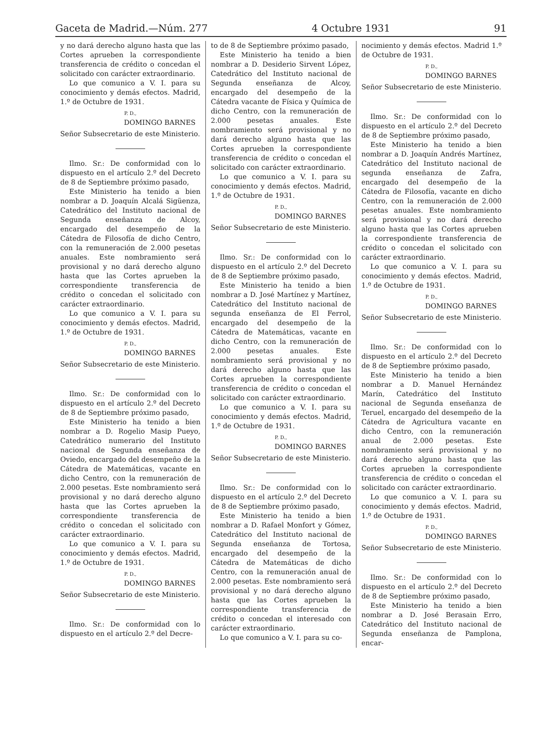Gaceta de Madrid.—Núm. 277 4 Octubre 1931 91
y no dará derecho alguno hasta que las Cortes aprueben la correspondiente transferencia de crédito o concedan el solicitado con carácter extraordinario.
Lo que comunico a V. I. para su conocimiento y demás efectos. Madrid, 1.º de Octubre de 1931.
P. D.,
DOMINGO BARNES
Señor Subsecretario de este Ministerio.
Ilmo. Sr.: De conformidad con lo dispuesto en el artículo 2.º del Decreto de 8 de Septiembre próximo pasado,
Este Ministerio ha tenido a bien nombrar a D. Joaquín Alcalá Sigüenza, Catedrático del Instituto nacional de Segunda enseñanza de Alcoy, encargado del desempeño de la Cátedra de Filosofía de dicho Centro, con la remuneración de 2.000 pesetas anuales. Este nombramiento será provisional y no dará derecho alguno hasta que las Cortes aprueben la correspondiente transferencia de crédito o concedan el solicitado con carácter extraordinario.
Lo que comunico a V. I. para su conocimiento y demás efectos. Madrid, 1.º de Octubre de 1931.
P. D.,
DOMINGO BARNES
Señor Subsecretario de este Ministerio.
Ilmo. Sr.: De conformidad con lo dispuesto en el artículo 2.º del Decreto de 8 de Septiembre próximo pasado,
Este Ministerio ha tenido a bien nombrar a D. Rogelio Masip Pueyo, Catedrático numerario del Instituto nacional de Segunda enseñanza de Oviedo, encargado del desempeño de la Cátedra de Matemáticas, vacante en dicho Centro, con la remuneración de 2.000 pesetas. Este nombramiento será provisional y no dará derecho alguno hasta que las Cortes aprueben la correspondiente transferencia de crédito o concedan el solicitado con carácter extraordinario.
Lo que comunico a V. I. para su conocimiento y demás efectos. Madrid, 1.º de Octubre de 1931.
P. D.,
DOMINGO BARNES
Señor Subsecretario de este Ministerio.
Ilmo. Sr.: De conformidad con lo dispuesto en el artículo 2.º del Decre-
to de 8 de Septiembre próximo pasado,
Este Ministerio ha tenido a bien nombrar a D. Desiderio Sirvent López, Catedrático del Instituto nacional de Segunda enseñanza de Alcoy, encargado del desempeño de la Cátedra vacante de Física y Química de dicho Centro, con la remuneración de 2.000 pesetas anuales. Este nombramiento será provisional y no dará derecho alguno hasta que las Cortes aprueben la correspondiente transferencia de crédito o concedan el solicitado con carácter extraordinario.
Lo que comunico a V. I. para su conocimiento y demás efectos. Madrid, 1.º de Octubre de 1931.
P. D.,
DOMINGO BARNES
Señor Subsecretario de este Ministerio.
Ilmo. Sr.: De conformidad con lo dispuesto en el artículo 2.º del Decreto de 8 de Septiembre próximo pasado,
Este Ministerio ha tenido a bien nombrar a D. José Martínez y Martínez, Catedrático del Instituto nacional de segunda enseñanza de El Ferrol, encargado del desempeño de la Cátedra de Matemáticas, vacante en dicho Centro, con la remuneración de 2.000 pesetas anuales. Este nombramiento será provisional y no dará derecho alguno hasta que las Cortes aprueben la correspondiente transferencia de crédito o concedan el solicitado con carácter extraordinario.
Lo que comunico a V. I. para su conocimiento y demás efectos. Madrid, 1.º de Octubre de 1931.
P. D.,
DOMINGO BARNES
Señor Subsecretario de este Ministerio.
Ilmo. Sr.: De conformidad con lo dispuesto en el artículo 2.º del Decreto de 8 de Septiembre próximo pasado,
Este Ministerio ha tenido a bien nombrar a D. Rafael Monfort y Gómez, Catedrático del Instituto nacional de Segunda enseñanza de Tortosa, encargado del desempeño de la Cátedra de Matemáticas de dicho Centro, con la remuneración anual de 2.000 pesetas. Este nombramiento será provisional y no dará derecho alguno hasta que las Cortes aprueben la correspondiente transferencia de crédito o concedan el interesado con carácter extraordinario.
Lo que comunico a V. I. para su co-
nocimiento y demás efectos. Madrid 1.º de Octubre de 1931.
P. D.,
DOMINGO BARNES
Señor Subsecretario de este Ministerio.
Ilmo. Sr.: De conformidad con lo dispuesto en el artículo 2.º del Decreto de 8 de Septiembre próximo pasado,
Este Ministerio ha tenido a bien nombrar a D. Joaquín Andrés Martínez, Catedrático del Instituto nacional de segunda enseñanza de Zafra, encargado del desempeño de la Cátedra de Filosofía, vacante en dicho Centro, con la remuneración de 2.000 pesetas anuales. Este nombramiento será provisional y no dará derecho alguno hasta que las Cortes aprueben la correspondiente transferencia de crédito o concedan el solicitado con carácter extraordinario.
Lo que comunico a V. I. para su conocimiento y demás efectos. Madrid, 1.º de Octubre de 1931.
P. D.,
DOMINGO BARNES
Señor Subsecretario de este Ministerio.
Ilmo. Sr.: De conformidad con lo dispuesto en el artículo 2.º del Decreto de 8 de Septiembre próximo pasado,
Este Ministerio ha tenido a bien nombrar a D. Manuel Hernández Marín, Catedrático del Instituto nacional de Segunda enseñanza de Teruel, encargado del desempeño de la Cátedra de Agricultura vacante en dicho Centro, con la remuneración anual de 2.000 pesetas. Este nombramiento será provisional y no dará derecho alguno hasta que las Cortes aprueben la correspondiente transferencia de crédito o concedan el solicitado con carácter extraordinario.
Lo que comunico a V. I. para su conocimiento y demás efectos. Madrid, 1.º de Octubre de 1931.
P. D.,
DOMINGO BARNES
Señor Subsecretario de este Ministerio.
Ilmo. Sr.: De conformidad con lo dispuesto en el artículo 2.º del Decreto de 8 de Septiembre próximo pasado,
Este Ministerio ha tenido a bien nombrar a D. José Berasain Erro, Catedrático del Instituto nacional de Segunda enseñanza de Pamplona, encar-